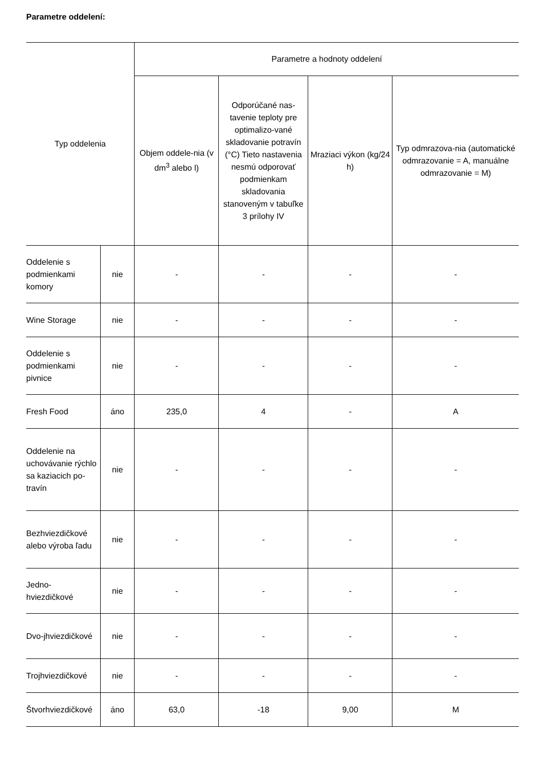Parametre oddelení:
| Typ oddelenia | | Parametre a hodnoty oddelení | | | |
| --- | --- | --- | --- | --- | --- |
| | | Objem oddele-nia (v dm<sup>3</sup> alebo l) | Odporúčané nas-tavenie teploty pre optimalizo-vané skladovanie potravín (°C) Tieto nastavenia nesmú odporovať podmienkam skladovania stanoveným v tabuľke 3 prílohy IV | Mraziaci výkon (kg/24 h) | Typ odmrazova-nia (automatické odmrazovanie = A, manuálne odmrazovanie = M) |
| Oddelenie s podmienkami komory | nie | - | - | - | - |
| Wine Storage | nie | - | - | - | - |
| Oddelenie s podmienkami pivnice | nie | - | - | - | - |
| Fresh Food | áno | 235,0 | 4 | - | A |
| Oddelenie na uchovávanie rýchlo sa kaziacich po-travín | nie | - | - | - | - |
| Bezhviezdičkové alebo výroba ľadu | nie | - | - | - | - |
| Jedno-hviezdičkové | nie | - | - | - | - |
| Dvo-jhviezdičkové | nie | - | - | - | - |
| Trojhviezdičkové | nie | - | - | - | - |
| Štvorhviezdičkové | áno | 63,0 | -18 | 9,00 | M |